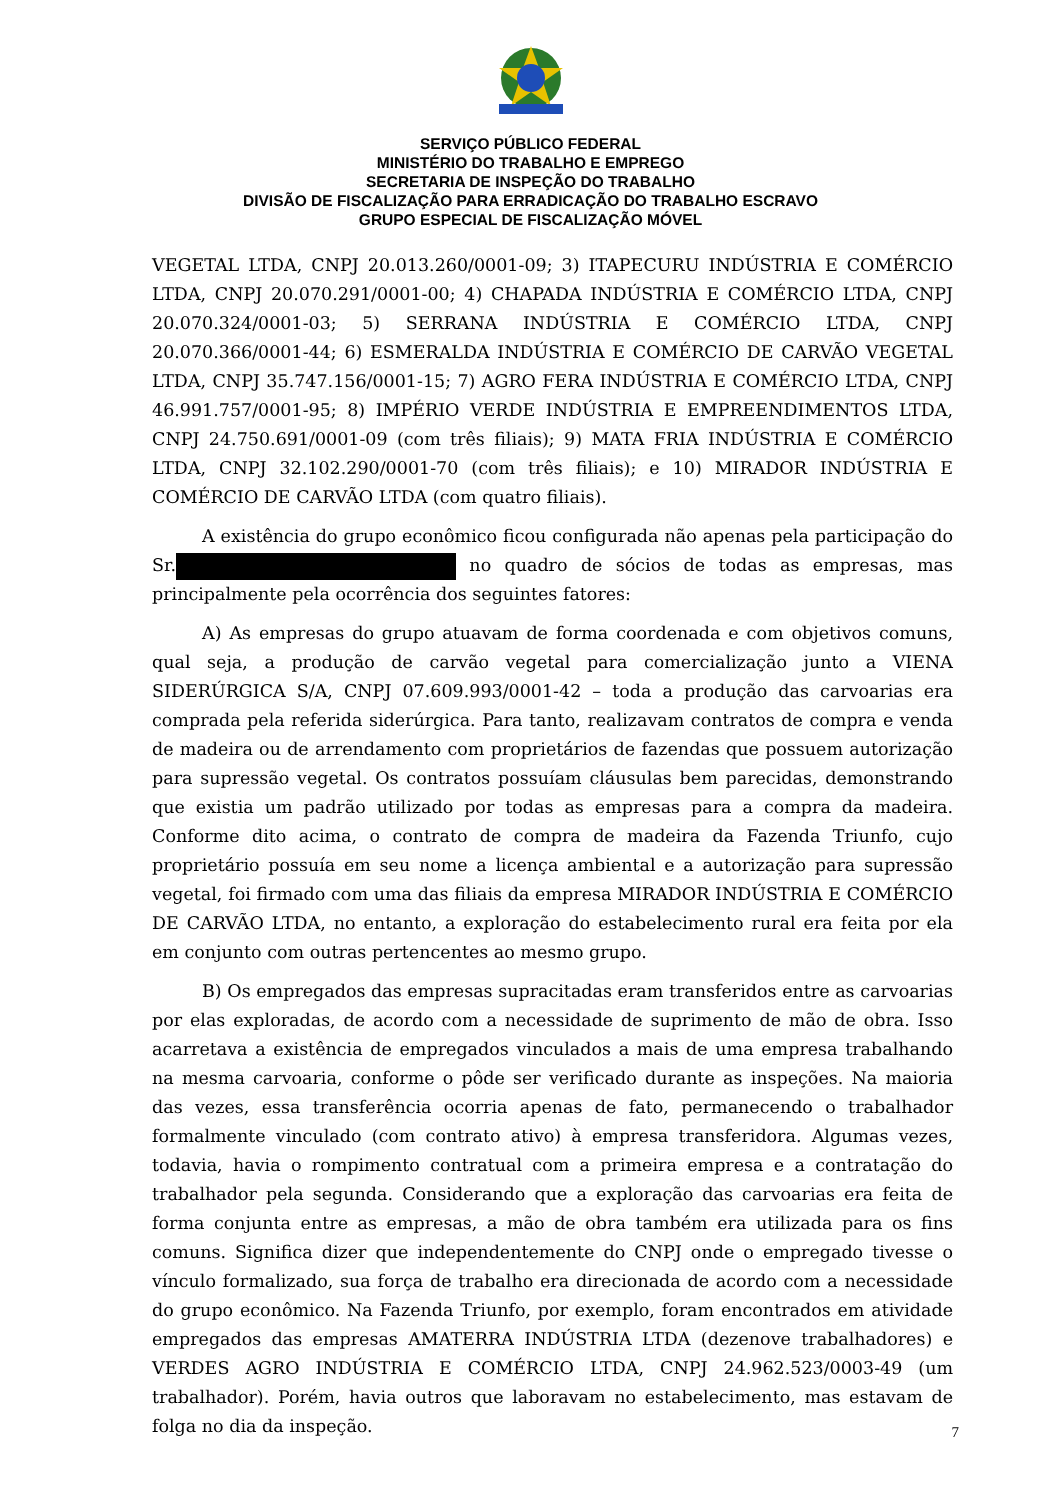SERVIÇO PÚBLICO FEDERAL
MINISTÉRIO DO TRABALHO E EMPREGO
SECRETARIA DE INSPEÇÃO DO TRABALHO
DIVISÃO DE FISCALIZAÇÃO PARA ERRADICAÇÃO DO TRABALHO ESCRAVO
GRUPO ESPECIAL DE FISCALIZAÇÃO MÓVEL
VEGETAL LTDA, CNPJ 20.013.260/0001-09; 3) ITAPECURU INDÚSTRIA E COMÉRCIO LTDA, CNPJ 20.070.291/0001-00; 4) CHAPADA INDÚSTRIA E COMÉRCIO LTDA, CNPJ 20.070.324/0001-03; 5) SERRANA INDÚSTRIA E COMÉRCIO LTDA, CNPJ 20.070.366/0001-44; 6) ESMERALDA INDÚSTRIA E COMÉRCIO DE CARVÃO VEGETAL LTDA, CNPJ 35.747.156/0001-15; 7) AGRO FERA INDÚSTRIA E COMÉRCIO LTDA, CNPJ 46.991.757/0001-95; 8) IMPÉRIO VERDE INDÚSTRIA E EMPREENDIMENTOS LTDA, CNPJ 24.750.691/0001-09 (com três filiais); 9) MATA FRIA INDÚSTRIA E COMÉRCIO LTDA, CNPJ 32.102.290/0001-70 (com três filiais); e 10) MIRADOR INDÚSTRIA E COMÉRCIO DE CARVÃO LTDA (com quatro filiais).
A existência do grupo econômico ficou configurada não apenas pela participação do Sr. no quadro de sócios de todas as empresas, mas principalmente pela ocorrência dos seguintes fatores:
A) As empresas do grupo atuavam de forma coordenada e com objetivos comuns, qual seja, a produção de carvão vegetal para comercialização junto a VIENA SIDERÚRGICA S/A, CNPJ 07.609.993/0001-42 – toda a produção das carvoarias era comprada pela referida siderúrgica. Para tanto, realizavam contratos de compra e venda de madeira ou de arrendamento com proprietários de fazendas que possuem autorização para supressão vegetal. Os contratos possuíam cláusulas bem parecidas, demonstrando que existia um padrão utilizado por todas as empresas para a compra da madeira. Conforme dito acima, o contrato de compra de madeira da Fazenda Triunfo, cujo proprietário possuía em seu nome a licença ambiental e a autorização para supressão vegetal, foi firmado com uma das filiais da empresa MIRADOR INDÚSTRIA E COMÉRCIO DE CARVÃO LTDA, no entanto, a exploração do estabelecimento rural era feita por ela em conjunto com outras pertencentes ao mesmo grupo.
B) Os empregados das empresas supracitadas eram transferidos entre as carvoarias por elas exploradas, de acordo com a necessidade de suprimento de mão de obra. Isso acarretava a existência de empregados vinculados a mais de uma empresa trabalhando na mesma carvoaria, conforme o pôde ser verificado durante as inspeções. Na maioria das vezes, essa transferência ocorria apenas de fato, permanecendo o trabalhador formalmente vinculado (com contrato ativo) à empresa transferidora. Algumas vezes, todavia, havia o rompimento contratual com a primeira empresa e a contratação do trabalhador pela segunda. Considerando que a exploração das carvoarias era feita de forma conjunta entre as empresas, a mão de obra também era utilizada para os fins comuns. Significa dizer que independentemente do CNPJ onde o empregado tivesse o vínculo formalizado, sua força de trabalho era direcionada de acordo com a necessidade do grupo econômico. Na Fazenda Triunfo, por exemplo, foram encontrados em atividade empregados das empresas AMATERRA INDÚSTRIA LTDA (dezenove trabalhadores) e VERDES AGRO INDÚSTRIA E COMÉRCIO LTDA, CNPJ 24.962.523/0003-49 (um trabalhador). Porém, havia outros que laboravam no estabelecimento, mas estavam de folga no dia da inspeção.
7